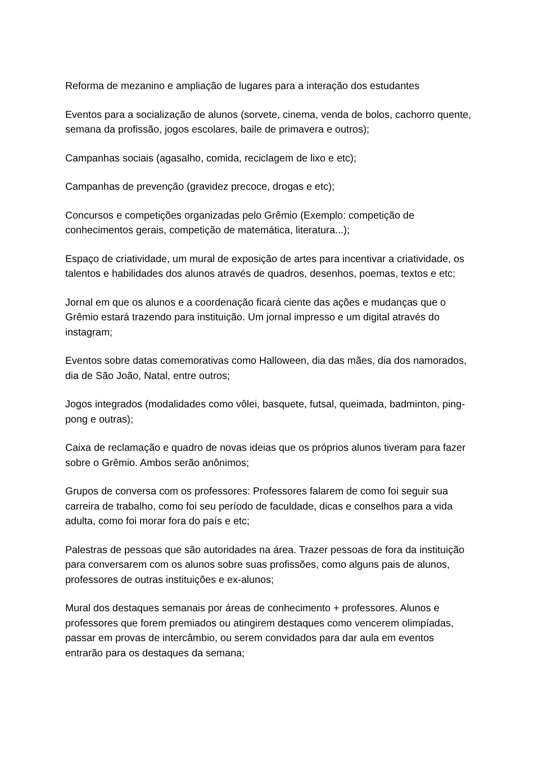Reforma de mezanino e ampliação de lugares para a interação dos estudantes
Eventos para a socialização de alunos (sorvete, cinema, venda de bolos, cachorro quente, semana da profissão, jogos escolares, baile de primavera e outros);
Campanhas sociais (agasalho, comida, reciclagem de lixo e etc);
Campanhas de prevenção (gravidez precoce, drogas e etc);
Concursos e competições organizadas pelo Grêmio (Exemplo: competição de conhecimentos gerais, competição de matemática, literatura...);
Espaço de criatividade, um mural de exposição de artes para incentivar a criatividade, os talentos e habilidades dos alunos através de quadros, desenhos, poemas, textos e etc;
Jornal em que os alunos e a coordenação ficará ciente das ações e mudanças que o Grêmio estará trazendo para instituição. Um jornal impresso e um digital através do instagram;
Eventos sobre datas comemorativas como Halloween, dia das mães, dia dos namorados, dia de São João, Natal, entre outros;
Jogos integrados (modalidades como vôlei, basquete, futsal, queimada, badminton, ping-pong e outras);
Caixa de reclamação e quadro de novas ideias que os próprios alunos tiveram para fazer sobre o Grêmio. Ambos serão anônimos;
Grupos de conversa com os professores: Professores falarem de como foi seguir sua carreira de trabalho, como foi seu período de faculdade, dicas e conselhos para a vida adulta, como foi morar fora do país e etc;
Palestras de pessoas que são autoridades na área. Trazer pessoas de fora da instituição para conversarem com os alunos sobre suas profissões, como alguns pais de alunos, professores de outras instituições e ex-alunos;
Mural dos destaques semanais por áreas de conhecimento + professores. Alunos e professores que forem premiados ou atingirem destaques como vencerem olimpíadas, passar em provas de intercâmbio, ou serem convidados para dar aula em eventos entrarão para os destaques da semana;